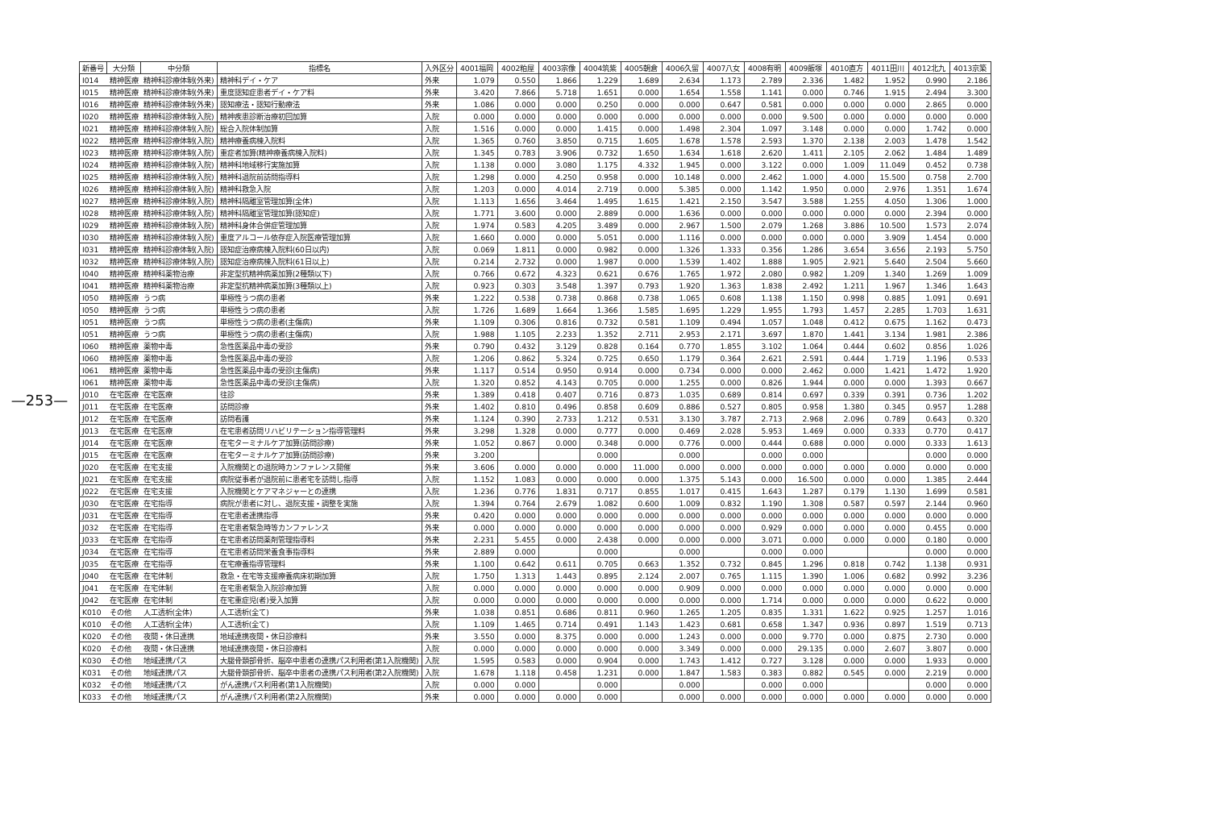—253—
| 新番号 | 大分類 | 中分類 | 指標名 | 入外区分 | 4001福岡 | 4002粕屋 | 4003宗像 | 4004筑紫 | 4005朝倉 | 4006久留 | 4007八女 | 4008有明 | 4009飯塚 | 4010直方 | 4011田川 | 4012北九 | 4013京築 |
| --- | --- | --- | --- | --- | --- | --- | --- | --- | --- | --- | --- | --- | --- | --- | --- | --- | --- |
| I014 | 精神医療 | 精神科診療体制(外来) | 精神科デイ・ケア | 外来 | 1.079 | 0.550 | 1.866 | 1.229 | 1.689 | 2.634 | 1.173 | 2.789 | 2.336 | 1.482 | 1.952 | 0.990 | 2.186 |
| I015 | 精神医療 | 精神科診療体制(外来) | 重度認知症患者デイ・ケア料 | 外来 | 3.420 | 7.866 | 5.718 | 1.651 | 0.000 | 1.654 | 1.558 | 1.141 | 0.000 | 0.746 | 1.915 | 2.494 | 3.300 |
| I016 | 精神医療 | 精神科診療体制(外来) | 認知療法・認知行動療法 | 外来 | 1.086 | 0.000 | 0.000 | 0.250 | 0.000 | 0.000 | 0.647 | 0.581 | 0.000 | 0.000 | 0.000 | 2.865 | 0.000 |
| I020 | 精神医療 | 精神科診療体制(入院) | 精神疾患診断治療初回加算 | 入院 | 0.000 | 0.000 | 0.000 | 0.000 | 0.000 | 0.000 | 0.000 | 0.000 | 9.500 | 0.000 | 0.000 | 0.000 | 0.000 |
| I021 | 精神医療 | 精神科診療体制(入院) | 総合入院体制加算 | 入院 | 1.516 | 0.000 | 0.000 | 1.415 | 0.000 | 1.498 | 2.304 | 1.097 | 3.148 | 0.000 | 0.000 | 1.742 | 0.000 |
| I022 | 精神医療 | 精神科診療体制(入院) | 精神療養病棟入院料 | 入院 | 1.365 | 0.760 | 3.850 | 0.715 | 1.605 | 1.678 | 1.578 | 2.593 | 1.370 | 2.138 | 2.003 | 1.478 | 1.542 |
| I023 | 精神医療 | 精神科診療体制(入院) | 重症者加算(精神療養病棟入院料) | 入院 | 1.345 | 0.783 | 3.906 | 0.732 | 1.650 | 1.634 | 1.618 | 2.620 | 1.411 | 2.105 | 2.062 | 1.484 | 1.489 |
| I024 | 精神医療 | 精神科診療体制(入院) | 精神科地域移行実施加算 | 入院 | 1.138 | 0.000 | 3.080 | 1.175 | 4.332 | 1.945 | 0.000 | 3.122 | 0.000 | 1.009 | 11.049 | 0.452 | 0.738 |
| I025 | 精神医療 | 精神科診療体制(入院) | 精神科退院前訪問指導料 | 入院 | 1.298 | 0.000 | 4.250 | 0.958 | 0.000 | 10.148 | 0.000 | 2.462 | 1.000 | 4.000 | 15.500 | 0.758 | 2.700 |
| I026 | 精神医療 | 精神科診療体制(入院) | 精神科救急入院 | 入院 | 1.203 | 0.000 | 4.014 | 2.719 | 0.000 | 5.385 | 0.000 | 1.142 | 1.950 | 0.000 | 2.976 | 1.351 | 1.674 |
| I027 | 精神医療 | 精神科診療体制(入院) | 精神科隔離室管理加算(全体) | 入院 | 1.113 | 1.656 | 3.464 | 1.495 | 1.615 | 1.421 | 2.150 | 3.547 | 3.588 | 1.255 | 4.050 | 1.306 | 1.000 |
| I028 | 精神医療 | 精神科診療体制(入院) | 精神科隔離室管理加算(認知症) | 入院 | 1.771 | 3.600 | 0.000 | 2.889 | 0.000 | 1.636 | 0.000 | 0.000 | 0.000 | 0.000 | 0.000 | 2.394 | 0.000 |
| I029 | 精神医療 | 精神科診療体制(入院) | 精神科身体合併症管理加算 | 入院 | 1.974 | 0.583 | 4.205 | 3.489 | 0.000 | 2.967 | 1.500 | 2.079 | 1.268 | 3.886 | 10.500 | 1.573 | 2.074 |
| I030 | 精神医療 | 精神科診療体制(入院) | 重度アルコール依存症入院医療管理加算 | 入院 | 1.660 | 0.000 | 0.000 | 5.051 | 0.000 | 1.116 | 0.000 | 0.000 | 0.000 | 0.000 | 3.909 | 1.454 | 0.000 |
| I031 | 精神医療 | 精神科診療体制(入院) | 認知症治療病棟入院料(60日以内) | 入院 | 0.069 | 1.811 | 0.000 | 0.982 | 0.000 | 1.326 | 1.333 | 0.356 | 1.286 | 3.654 | 3.656 | 2.193 | 5.750 |
| I032 | 精神医療 | 精神科診療体制(入院) | 認知症治療病棟入院料(61日以上) | 入院 | 0.214 | 2.732 | 0.000 | 1.987 | 0.000 | 1.539 | 1.402 | 1.888 | 1.905 | 2.921 | 5.640 | 2.504 | 5.660 |
| I040 | 精神医療 | 精神科薬物治療 | 非定型抗精神病薬加算(2種類以下) | 入院 | 0.766 | 0.672 | 4.323 | 0.621 | 0.676 | 1.765 | 1.972 | 2.080 | 0.982 | 1.209 | 1.340 | 1.269 | 1.009 |
| I041 | 精神医療 | 精神科薬物治療 | 非定型抗精神病薬加算(3種類以上) | 入院 | 0.923 | 0.303 | 3.548 | 1.397 | 0.793 | 1.920 | 1.363 | 1.838 | 2.492 | 1.211 | 1.967 | 1.346 | 1.643 |
| I050 | 精神医療 | うつ病 | 単極性うつ病の患者 | 外来 | 1.222 | 0.538 | 0.738 | 0.868 | 0.738 | 1.065 | 0.608 | 1.138 | 1.150 | 0.998 | 0.885 | 1.091 | 0.691 |
| I050 | 精神医療 | うつ病 | 単極性うつ病の患者 | 入院 | 1.726 | 1.689 | 1.664 | 1.366 | 1.585 | 1.695 | 1.229 | 1.955 | 1.793 | 1.457 | 2.285 | 1.703 | 1.631 |
| I051 | 精神医療 | うつ病 | 単極性うつ病の患者(主傷病) | 外来 | 1.109 | 0.306 | 0.816 | 0.732 | 0.581 | 1.109 | 0.494 | 1.057 | 1.048 | 0.412 | 0.675 | 1.162 | 0.473 |
| I051 | 精神医療 | うつ病 | 単極性うつ病の患者(主傷病) | 入院 | 1.988 | 1.105 | 2.233 | 1.352 | 2.711 | 2.953 | 2.171 | 3.697 | 1.870 | 1.441 | 3.134 | 1.981 | 2.386 |
| I060 | 精神医療 | 薬物中毒 | 急性医薬品中毒の受診 | 外来 | 0.790 | 0.432 | 3.129 | 0.828 | 0.164 | 0.770 | 1.855 | 3.102 | 1.064 | 0.444 | 0.602 | 0.856 | 1.026 |
| I060 | 精神医療 | 薬物中毒 | 急性医薬品中毒の受診 | 入院 | 1.206 | 0.862 | 5.324 | 0.725 | 0.650 | 1.179 | 0.364 | 2.621 | 2.591 | 0.444 | 1.719 | 1.196 | 0.533 |
| I061 | 精神医療 | 薬物中毒 | 急性医薬品中毒の受診(主傷病) | 外来 | 1.117 | 0.514 | 0.950 | 0.914 | 0.000 | 0.734 | 0.000 | 0.000 | 2.462 | 0.000 | 1.421 | 1.472 | 1.920 |
| I061 | 精神医療 | 薬物中毒 | 急性医薬品中毒の受診(主傷病) | 入院 | 1.320 | 0.852 | 4.143 | 0.705 | 0.000 | 1.255 | 0.000 | 0.826 | 1.944 | 0.000 | 0.000 | 1.393 | 0.667 |
| J010 | 在宅医療 | 在宅医療 | 往診 | 外来 | 1.389 | 0.418 | 0.407 | 0.716 | 0.873 | 1.035 | 0.689 | 0.814 | 0.697 | 0.339 | 0.391 | 0.736 | 1.202 |
| J011 | 在宅医療 | 在宅医療 | 訪問診療 | 外来 | 1.402 | 0.810 | 0.496 | 0.858 | 0.609 | 0.886 | 0.527 | 0.805 | 0.958 | 1.380 | 0.345 | 0.957 | 1.288 |
| J012 | 在宅医療 | 在宅医療 | 訪問看護 | 外来 | 1.124 | 0.390 | 2.733 | 1.212 | 0.531 | 3.130 | 3.787 | 2.713 | 2.968 | 2.096 | 0.789 | 0.643 | 0.320 |
| J013 | 在宅医療 | 在宅医療 | 在宅患者訪問リハビリテーション指導管理料 | 外来 | 3.298 | 1.328 | 0.000 | 0.777 | 0.000 | 0.469 | 2.028 | 5.953 | 1.469 | 0.000 | 0.333 | 0.770 | 0.417 |
| J014 | 在宅医療 | 在宅医療 | 在宅ターミナルケア加算(訪問診療) | 外来 | 1.052 | 0.867 | 0.000 | 0.348 | 0.000 | 0.776 | 0.000 | 0.444 | 0.688 | 0.000 | 0.000 | 0.333 | 1.613 |
| J015 | 在宅医療 | 在宅医療 | 在宅ターミナルケア加算(訪問診療) | 外来 | 3.200 | | | 0.000 | | 0.000 | | 0.000 | 0.000 | | | 0.000 | 0.000 |
| J020 | 在宅医療 | 在宅支援 | 入院機関との退院時カンファレンス開催 | 外来 | 3.606 | 0.000 | 0.000 | 0.000 | 11.000 | 0.000 | 0.000 | 0.000 | 0.000 | 0.000 | 0.000 | 0.000 | 0.000 |
| J021 | 在宅医療 | 在宅支援 | 病院従事者が退院前に患者宅を訪問し指導 | 入院 | 1.152 | 1.083 | 0.000 | 0.000 | 0.000 | 1.375 | 5.143 | 0.000 | 16.500 | 0.000 | 0.000 | 1.385 | 2.444 |
| J022 | 在宅医療 | 在宅支援 | 入院機関とケアマネジャーとの連携 | 入院 | 1.236 | 0.776 | 1.831 | 0.717 | 0.855 | 1.017 | 0.415 | 1.643 | 1.287 | 0.179 | 1.130 | 1.699 | 0.581 |
| J030 | 在宅医療 | 在宅指導 | 病院が患者に対し、退院支援・調整を実施 | 入院 | 1.394 | 0.764 | 2.679 | 1.082 | 0.600 | 1.009 | 0.832 | 1.190 | 1.308 | 0.587 | 0.597 | 2.144 | 0.960 |
| J031 | 在宅医療 | 在宅指導 | 在宅患者連携指導 | 外来 | 0.420 | 0.000 | 0.000 | 0.000 | 0.000 | 0.000 | 0.000 | 0.000 | 0.000 | 0.000 | 0.000 | 0.000 | 0.000 |
| J032 | 在宅医療 | 在宅指導 | 在宅患者緊急時等カンファレンス | 外来 | 0.000 | 0.000 | 0.000 | 0.000 | 0.000 | 0.000 | 0.000 | 0.929 | 0.000 | 0.000 | 0.000 | 0.455 | 0.000 |
| J033 | 在宅医療 | 在宅指導 | 在宅患者訪問薬剤管理指導料 | 外来 | 2.231 | 5.455 | 0.000 | 2.438 | 0.000 | 0.000 | 0.000 | 3.071 | 0.000 | 0.000 | 0.000 | 0.180 | 0.000 |
| J034 | 在宅医療 | 在宅指導 | 在宅患者訪問栄養食事指導料 | 外来 | 2.889 | 0.000 | | 0.000 | | 0.000 | | 0.000 | 0.000 | | | 0.000 | 0.000 |
| J035 | 在宅医療 | 在宅指導 | 在宅療養指導管理料 | 外来 | 1.100 | 0.642 | 0.611 | 0.705 | 0.663 | 1.352 | 0.732 | 0.845 | 1.296 | 0.818 | 0.742 | 1.138 | 0.931 |
| J040 | 在宅医療 | 在宅体制 | 救急・在宅等支援療養病床初期加算 | 入院 | 1.750 | 1.313 | 1.443 | 0.895 | 2.124 | 2.007 | 0.765 | 1.115 | 1.390 | 1.006 | 0.682 | 0.992 | 3.236 |
| J041 | 在宅医療 | 在宅体制 | 在宅患者緊急入院診療加算 | 入院 | 0.000 | 0.000 | 0.000 | 0.000 | 0.000 | 0.909 | 0.000 | 0.000 | 0.000 | 0.000 | 0.000 | 0.000 | 0.000 |
| J042 | 在宅医療 | 在宅体制 | 在宅重症児(者)受入加算 | 入院 | 0.000 | 0.000 | 0.000 | 0.000 | 0.000 | 0.000 | 0.000 | 1.714 | 0.000 | 0.000 | 0.000 | 0.622 | 0.000 |
| K010 | その他 | 人工透析(全体) | 人工透析(全て) | 外来 | 1.038 | 0.851 | 0.686 | 0.811 | 0.960 | 1.265 | 1.205 | 0.835 | 1.331 | 1.622 | 0.925 | 1.257 | 1.016 |
| K010 | その他 | 人工透析(全体) | 人工透析(全て) | 入院 | 1.109 | 1.465 | 0.714 | 0.491 | 1.143 | 1.423 | 0.681 | 0.658 | 1.347 | 0.936 | 0.897 | 1.519 | 0.713 |
| K020 | その他 | 夜間・休日連携 | 地域連携夜間・休日診療料 | 外来 | 3.550 | 0.000 | 8.375 | 0.000 | 0.000 | 1.243 | 0.000 | 0.000 | 9.770 | 0.000 | 0.875 | 2.730 | 0.000 |
| K020 | その他 | 夜間・休日連携 | 地域連携夜間・休日診療料 | 入院 | 0.000 | 0.000 | 0.000 | 0.000 | 0.000 | 3.349 | 0.000 | 0.000 | 29.135 | 0.000 | 2.607 | 3.807 | 0.000 |
| K030 | その他 | 地域連携パス | 大腿骨頚部骨折、脳卒中患者の連携パス利用者(第1入院機関) | 入院 | 1.595 | 0.583 | 0.000 | 0.904 | 0.000 | 1.743 | 1.412 | 0.727 | 3.128 | 0.000 | 0.000 | 1.933 | 0.000 |
| K031 | その他 | 地域連携パス | 大腿骨頚部骨折、脳卒中患者の連携パス利用者(第2入院機関) | 入院 | 1.678 | 1.118 | 0.458 | 1.231 | 0.000 | 1.847 | 1.583 | 0.383 | 0.882 | 0.545 | 0.000 | 2.219 | 0.000 |
| K032 | その他 | 地域連携パス | がん連携パス利用者(第1入院機関) | 入院 | 0.000 | 0.000 | | 0.000 | | 0.000 | | 0.000 | 0.000 | | | 0.000 | 0.000 |
| K033 | その他 | 地域連携パス | がん連携パス利用者(第2入院機関) | 外来 | 0.000 | 0.000 | 0.000 | 0.000 | | 0.000 | 0.000 | 0.000 | 0.000 | 0.000 | 0.000 | 0.000 | 0.000 |